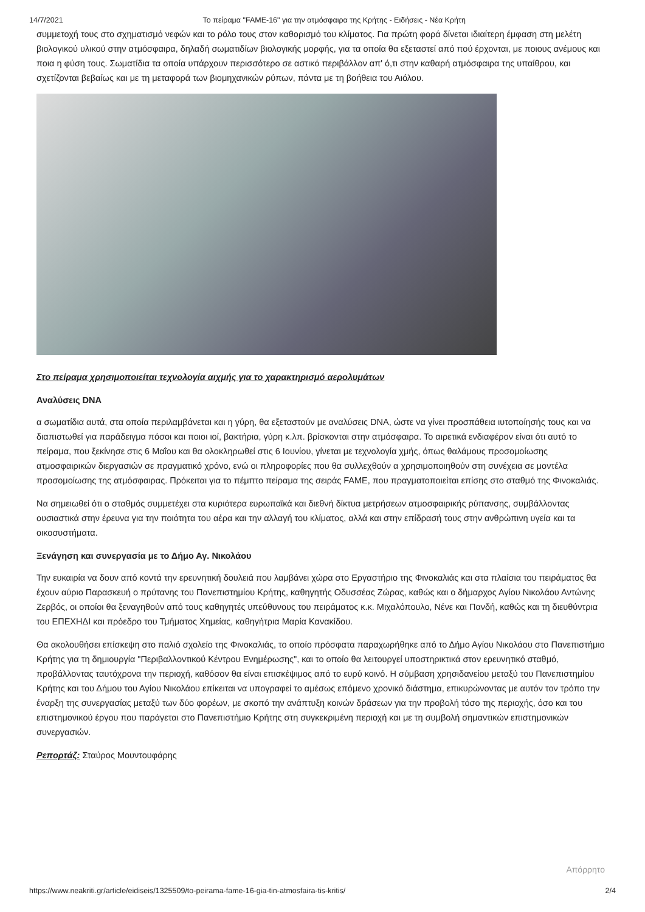14/7/2021 Το πείραμα "FAME-16" για την ατμόσφαιρα της Κρήτης - Ειδήσεις - Νέα Κρήτη
συμμετοχή τους στο σχηματισμό νεφών και το ρόλο τους στον καθορισμό του κλίματος. Για πρώτη φορά δίνεται ιδιαίτερη έμφαση στη μελέτη βιολογικού υλικού στην ατμόσφαιρα, δηλαδή σωματιδίων βιολογικής μορφής, για τα οποία θα εξεταστεί από πού έρχονται, με ποιους ανέμους και ποια η φύση τους. Σωματίδια τα οποία υπάρχουν περισσότερο σε αστικό περιβάλλον απ' ό,τι στην καθαρή ατμόσφαιρα της υπαίθρου, και σχετίζονται βεβαίως και με τη μεταφορά των βιομηχανικών ρύπων, πάντα με τη βοήθεια του Αιόλου.
Στο πείραμα χρησιμοποιείται τεχνολογία αιχμής για το χαρακτηρισμό αερολυμάτων
Αναλύσεις DNA
α σωματίδια αυτά, στα οποία περιλαμβάνεται και η γύρη, θα εξεταστούν με αναλύσεις DNA, ώστε να γίνει προσπάθεια ιυτοποίησής τους και να διαπιστωθεί για παράδειγμα πόσοι και ποιοι ιοί, βακτήρια, γύρη κ.λπ. βρίσκονται στην ατμόσφαιρα. Το αιρετικά ενδιαφέρον είναι ότι αυτό το πείραμα, που ξεκίνησε στις 6 Μαΐου και θα ολοκληρωθεί στις 6 Ιουνίου, γίνεται με τεχνολογία χμής, όπως θαλάμους προσομοίωσης ατμοσφαιρικών διεργασιών σε πραγματικό χρόνο, ενώ οι πληροφορίες που θα συλλεχθούν α χρησιμοποιηθούν στη συνέχεια σε μοντέλα προσομοίωσης της ατμόσφαιρας. Πρόκειται για το πέμπτο πείραμα της σειράς FAME, που πραγματοποιείται επίσης στο σταθμό της Φινοκαλιάς.
Να σημειωθεί ότι ο σταθμός συμμετέχει στα κυριότερα ευρωπαϊκά και διεθνή δίκτυα μετρήσεων ατμοσφαιρικής ρύπανσης, συμβάλλοντας ουσιαστικά στην έρευνα για την ποιότητα του αέρα και την αλλαγή του κλίματος, αλλά και στην επίδρασή τους στην ανθρώπινη υγεία και τα οικοσυστήματα.
Ξενάγηση και συνεργασία με το Δήμο Αγ. Νικολάου
Την ευκαιρία να δουν από κοντά την ερευνητική δουλειά που λαμβάνει χώρα στο Εργαστήριο της Φινοκαλιάς και στα πλαίσια του πειράματος θα έχουν αύριο Παρασκευή ο πρύτανης του Πανεπιστημίου Κρήτης, καθηγητής Οδυσσέας Ζώρας, καθώς και ο δήμαρχος Αγίου Νικολάου Αντώνης Ζερβός, οι οποίοι θα ξεναγηθούν από τους καθηγητές υπεύθυνους του πειράματος κ.κ. Μιχαλόπουλο, Νένε και Πανδή, καθώς και τη διευθύντρια του ΕΠΕΧΗΔΙ και πρόεδρο του Τμήματος Χημείας, καθηγήτρια Μαρία Κανακίδου.
Θα ακολουθήσει επίσκεψη στο παλιό σχολείο της Φινοκαλιάς, το οποίο πρόσφατα παραχωρήθηκε από το Δήμο Αγίου Νικολάου στο Πανεπιστήμιο Κρήτης για τη δημιουργία "Περιβαλλοντικού Κέντρου Ενημέρωσης", και το οποίο θα λειτουργεί υποστηρικτικά στον ερευνητικό σταθμό, προβάλλοντας ταυτόχρονα την περιοχή, καθόσον θα είναι επισκέψιμος από το ευρύ κοινό. Η σύμβαση χρησιδανείου μεταξύ του Πανεπιστημίου Κρήτης και του Δήμου του Αγίου Νικολάου επίκειται να υπογραφεί το αμέσως επόμενο χρονικό διάστημα, επικυρώνοντας με αυτόν τον τρόπο την έναρξη της συνεργασίας μεταξύ των δύο φορέων, με σκοπό την ανάπτυξη κοινών δράσεων για την προβολή τόσο της περιοχής, όσο και του επιστημονικού έργου που παράγεται στο Πανεπιστήμιο Κρήτης στη συγκεκριμένη περιοχή και με τη συμβολή σημαντικών επιστημονικών συνεργασιών.
Ρεπορτάζ: Σταύρος Μουντουφάρης
Απόρρητο
https://www.neakriti.gr/article/eidiseis/1325509/to-peirama-fame-16-gia-tin-atmosfaira-tis-kritis/ 2/4